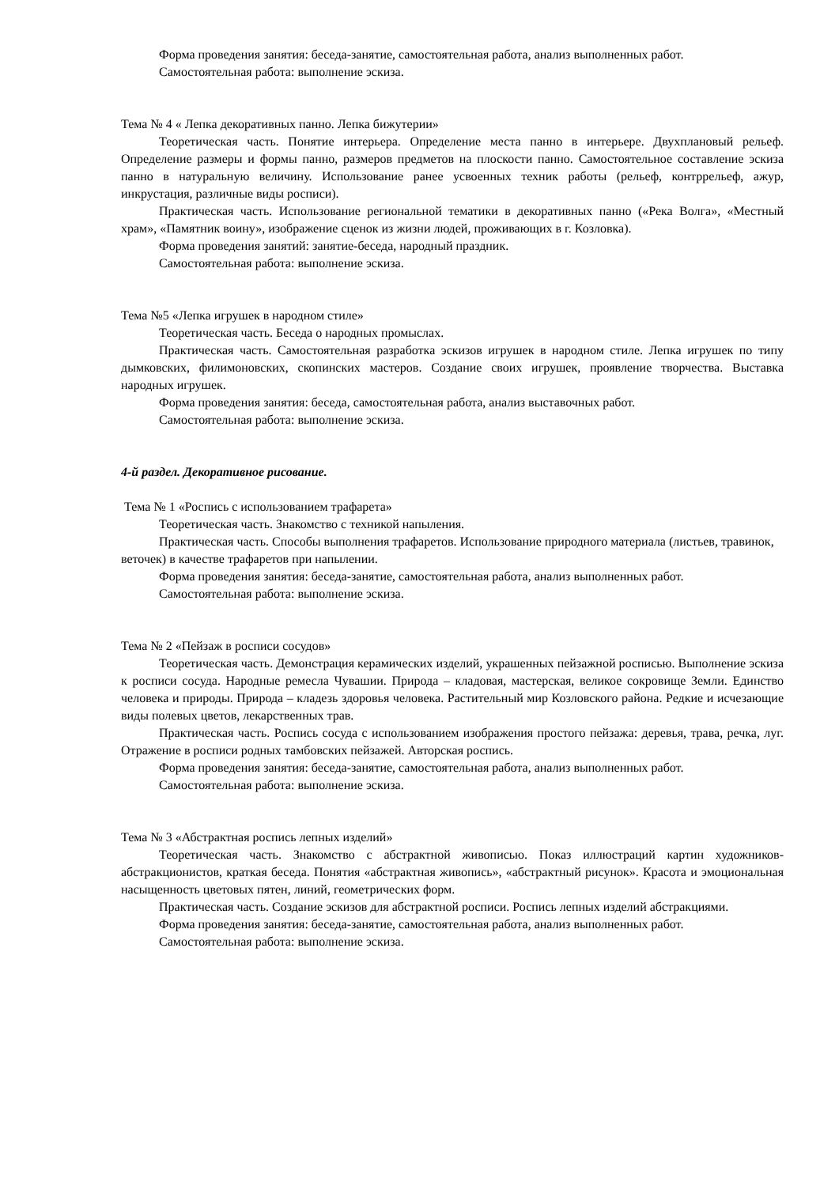Форма проведения занятия: беседа-занятие, самостоятельная работа, анализ выполненных работ.
Самостоятельная работа: выполнение эскиза.
Тема № 4 « Лепка декоративных панно. Лепка бижутерии»
Теоретическая часть. Понятие интерьера. Определение места панно в интерьере. Двухплановый рельеф. Определение размеры и формы панно, размеров предметов на плоскости панно. Самостоятельное составление эскиза панно в натуральную величину. Использование ранее усвоенных техник работы (рельеф, контррельеф, ажур, инкрустация, различные виды росписи).
Практическая часть. Использование региональной тематики в декоративных панно («Река Волга», «Местный храм», «Памятник воину», изображение сценок из жизни людей, проживающих в г. Козловка).
Форма проведения занятий: занятие-беседа, народный праздник.
Самостоятельная работа: выполнение эскиза.
Тема №5 «Лепка игрушек в народном стиле»
Теоретическая часть. Беседа о народных промыслах.
Практическая часть. Самостоятельная разработка эскизов игрушек в народном стиле. Лепка игрушек по типу дымковских, филимоновских, скопинских мастеров. Создание своих игрушек, проявление творчества. Выставка народных игрушек.
Форма проведения занятия: беседа, самостоятельная работа, анализ выставочных работ.
Самостоятельная работа: выполнение эскиза.
4-й раздел. Декоративное рисование.
Тема № 1 «Роспись с использованием трафарета»
Теоретическая часть. Знакомство с техникой напыления.
Практическая часть. Способы выполнения трафаретов. Использование природного материала (листьев, травинок, веточек) в качестве трафаретов при напылении.
Форма проведения занятия: беседа-занятие, самостоятельная работа, анализ выполненных работ.
Самостоятельная работа: выполнение эскиза.
Тема № 2 «Пейзаж в росписи сосудов»
Теоретическая часть. Демонстрация керамических изделий, украшенных пейзажной росписью. Выполнение эскиза к росписи сосуда. Народные ремесла Чувашии. Природа – кладовая, мастерская, великое сокровище Земли. Единство человека и природы. Природа – кладезь здоровья человека. Растительный мир Козловского района. Редкие и исчезающие виды полевых цветов, лекарственных трав.
Практическая часть. Роспись сосуда с использованием изображения простого пейзажа: деревья, трава, речка, луг. Отражение в росписи родных тамбовских пейзажей. Авторская роспись.
Форма проведения занятия: беседа-занятие, самостоятельная работа, анализ выполненных работ.
Самостоятельная работа: выполнение эскиза.
Тема № 3 «Абстрактная роспись лепных изделий»
Теоретическая часть. Знакомство с абстрактной живописью. Показ иллюстраций картин художников-абстракционистов, краткая беседа. Понятия «абстрактная живопись», «абстрактный рисунок». Красота и эмоциональная насыщенность цветовых пятен, линий, геометрических форм.
Практическая часть. Создание эскизов для абстрактной росписи. Роспись лепных изделий абстракциями.
Форма проведения занятия: беседа-занятие, самостоятельная работа, анализ выполненных работ.
Самостоятельная работа: выполнение эскиза.